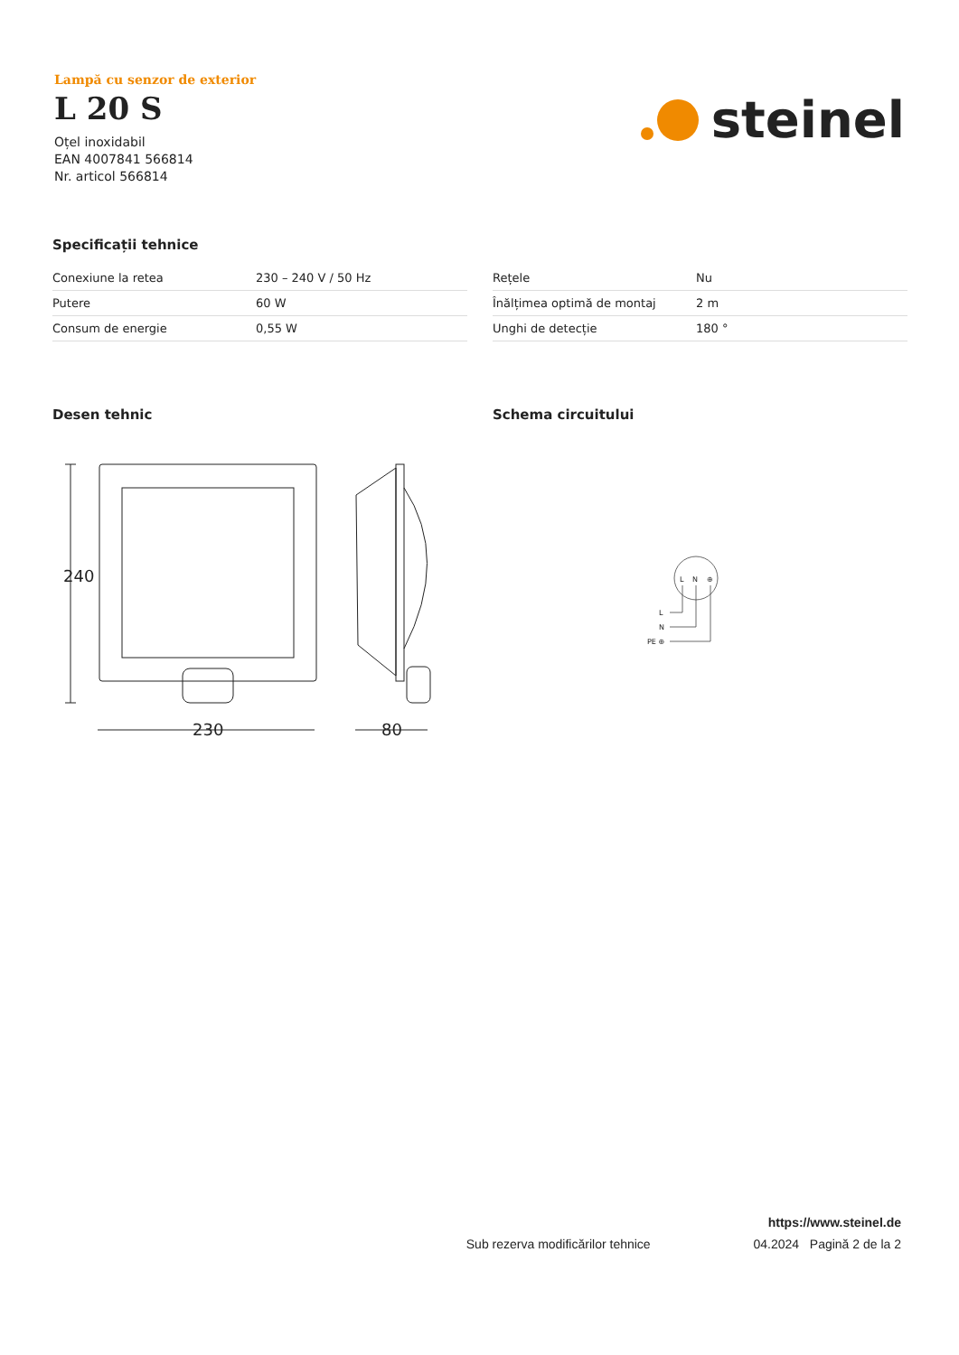Lampă cu senzor de exterior
L 20 S
Oțel inoxidabil
EAN 4007841 566814
Nr. articol 566814
steinel
Specificații tehnice
| Conexiune la retea | 230 – 240 V / 50 Hz |
| Putere | 60 W |
| Consum de energie | 0,55 W |
| Rețele | Nu |
| Înălțimea optimă de montaj | 2 m |
| Unghi de detecție | 180 ° |
Desen tehnic
240
230
80
Schema circuitului
L
N
⊕
L
N
PE ⊕
https://www.steinel.de
Sub rezerva modificărilor tehnice 04.2024 Pagină 2 de la 2